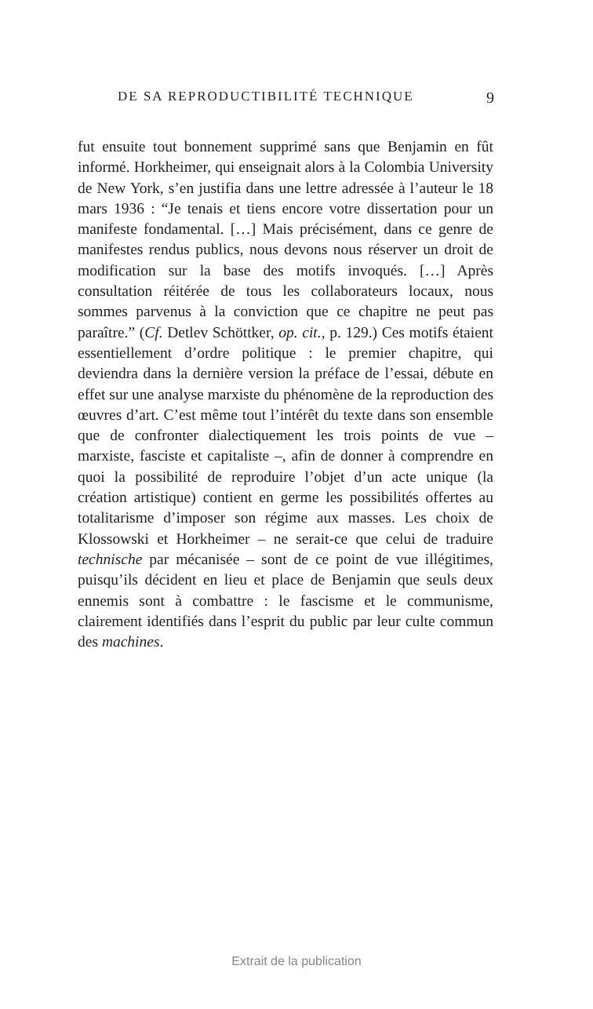DE SA REPRODUCTIBILITÉ TECHNIQUE 9
fut ensuite tout bonnement supprimé sans que Benjamin en fût informé. Horkheimer, qui enseignait alors à la Colombia University de New York, s’en justifia dans une lettre adressée à l’auteur le 18 mars 1936 : “Je tenais et tiens encore votre dissertation pour un manifeste fondamen­tal. […] Mais précisément, dans ce genre de manifestes rendus publics, nous devons nous réserver un droit de modification sur la base des motifs invoqués. […] Après consultation réitérée de tous les collaborateurs locaux, nous sommes parvenus à la conviction que ce chapitre ne peut pas paraître.” (Cf. Detlev Schöttker, op. cit., p. 129.) Ces motifs étaient essentiellement d’ordre politique : le premier chapitre, qui deviendra dans la dernière version la préface de l’essai, débute en effet sur une analyse marxiste du phénomène de la reproduction des œuvres d’art. C’est même tout l’intérêt du texte dans son ensemble que de confronter dialectiquement les trois points de vue – marxiste, fasciste et capitaliste –, afin de donner à com­prendre en quoi la possibilité de reproduire l’objet d’un acte unique (la création artistique) contient en germe les possibilités offertes au totalitarisme d’imposer son régime aux masses. Les choix de Klossowski et Horkheimer – ne serait-ce que celui de traduire technische par mécanisée – sont de ce point de vue illégitimes, puisqu’ils décident en lieu et place de Benjamin que seuls deux ennemis sont à combattre : le fascisme et le communisme, clairement identifiés dans l’esprit du public par leur culte commun des machines.
Extrait de la publication